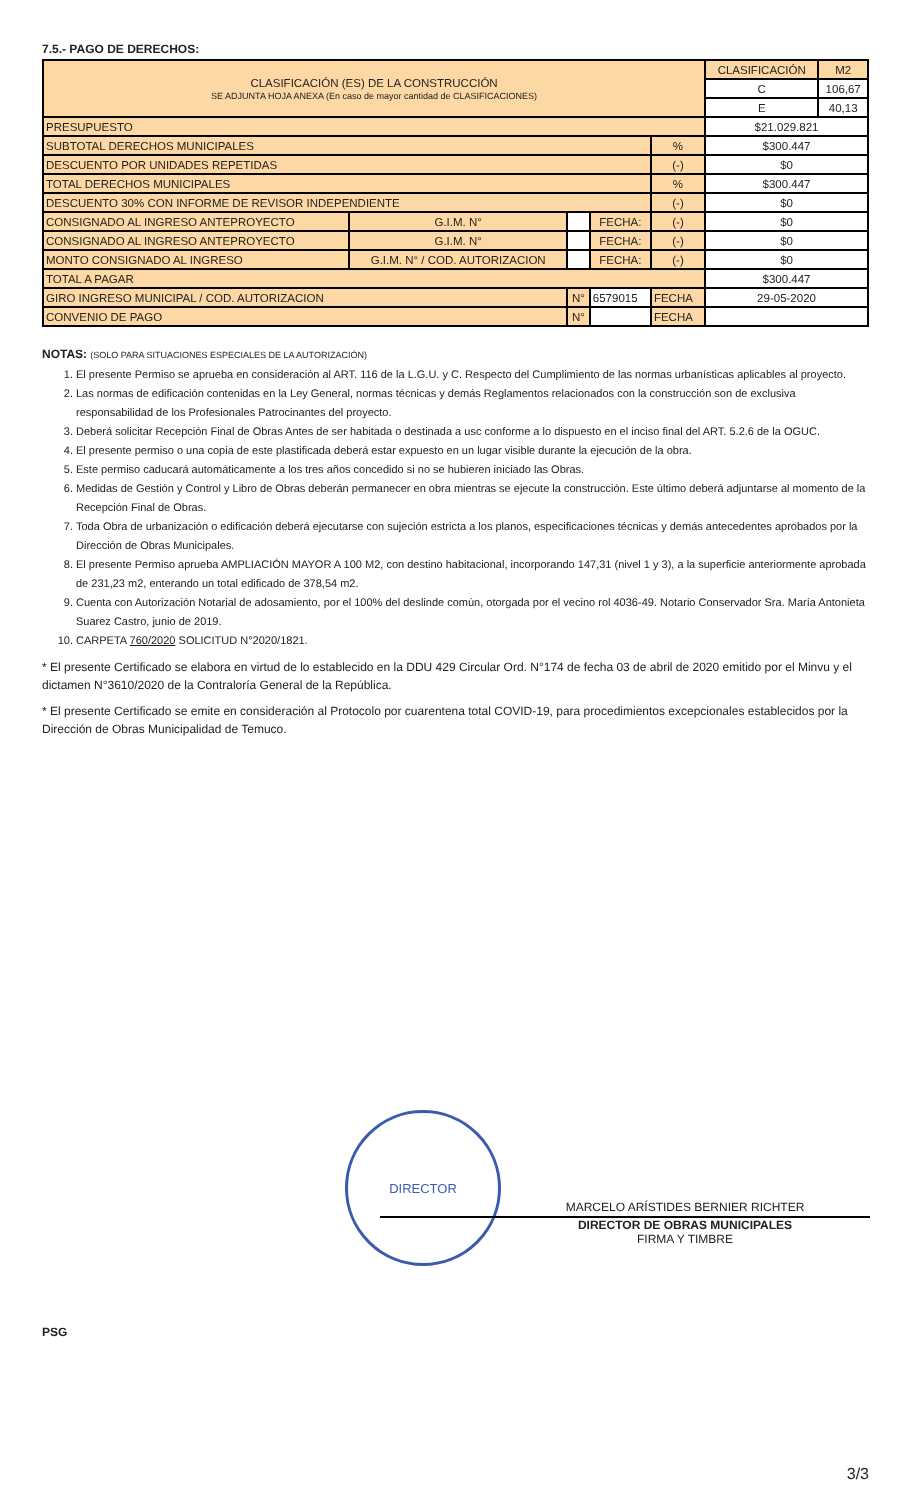7.5.- PAGO DE DERECHOS:
| CLASIFICACIÓN (ES) DE LA CONSTRUCCIÓN SE ADJUNTA HOJA ANEXA (En caso de mayor cantidad de CLASIFICACIONES) | | | | | | CLASIFICACIÓN | M2 |
| | | | | | | C | 106,67 |
| | | | | | | E | 40,13 |
| PRESUPUESTO | | | | | | $21.029.821 | |
| SUBTOTAL DERECHOS MUNICIPALES | | | | | % | $300.447 | |
| DESCUENTO POR UNIDADES REPETIDAS | | | | | (-) | $0 | |
| TOTAL DERECHOS MUNICIPALES | | | | | % | $300.447 | |
| DESCUENTO 30% CON INFORME DE REVISOR INDEPENDIENTE | | | | | (-) | $0 | |
| CONSIGNADO AL INGRESO ANTEPROYECTO | G.I.M. N° | | FECHA: | | (-) | $0 | |
| CONSIGNADO AL INGRESO ANTEPROYECTO | G.I.M. N° | | FECHA: | | (-) | $0 | |
| MONTO CONSIGNADO AL INGRESO | G.I.M. N° / COD. AUTORIZACION | | FECHA: | | (-) | $0 | |
| TOTAL A PAGAR | | | | | | $300.447 | |
| GIRO INGRESO MUNICIPAL / COD. AUTORIZACION | | N° | 6579015 | FECHA | | 29-05-2020 | |
| CONVENIO DE PAGO | | N° | | FECHA | | | |
NOTAS: (SOLO PARA SITUACIONES ESPECIALES DE LA AUTORIZACIÓN)
1. El presente Permiso se aprueba en consideración al ART. 116 de la L.G.U. y C. Respecto del Cumplimiento de las normas urbanísticas aplicables al proyecto.
2. Las normas de edificación contenidas en la Ley General, normas técnicas y demás Reglamentos relacionados con la construcción son de exclusiva responsabilidad de los Profesionales Patrocinantes del proyecto.
3. Deberá solicitar Recepción Final de Obras Antes de ser habitada o destinada a usc conforme a lo dispuesto en el inciso final del ART. 5.2.6 de la OGUC.
4. El presente permiso o una copia de este plastificada deberá estar expuesto en un lugar visible durante la ejecución de la obra.
5. Este permiso caducará automáticamente a los tres años concedido si no se hubieren iniciado las Obras.
6. Medidas de Gestión y Control y Libro de Obras deberán permanecer en obra mientras se ejecute la construcción. Este último deberá adjuntarse al momento de la Recepción Final de Obras.
7. Toda Obra de urbanización o edificación deberá ejecutarse con sujeción estricta a los planos, especificaciones técnicas y demás antecedentes aprobados por la Dirección de Obras Municipales.
8. El presente Permiso aprueba AMPLIACIÓN MAYOR A 100 M2, con destino habitacional, incorporando 147,31 (nivel 1 y 3), a la superficie anteriormente aprobada de 231,23 m2, enterando un total edificado de 378,54 m2.
9. Cuenta con Autorización Notarial de adosamiento, por el 100% del deslinde común, otorgada por el vecino rol 4036-49. Notario Conservador Sra. María Antonieta Suarez Castro, junio de 2019.
10. CARPETA 760/2020 SOLICITUD N°2020/1821.
* El presente Certificado se elabora en virtud de lo establecido en la DDU 429 Circular Ord. N°174 de fecha 03 de abril de 2020 emitido por el Minvu y el dictamen N°3610/2020 de la Contraloría General de la República.
* El presente Certificado se emite en consideración al Protocolo por cuarentena total COVID-19, para procedimientos excepcionales establecidos por la Dirección de Obras Municipalidad de Temuco.
DIRECTOR
MARCELO ARÍSTIDES BERNIER RICHTER
DIRECTOR DE OBRAS MUNICIPALES
FIRMA Y TIMBRE
PSG
3/3